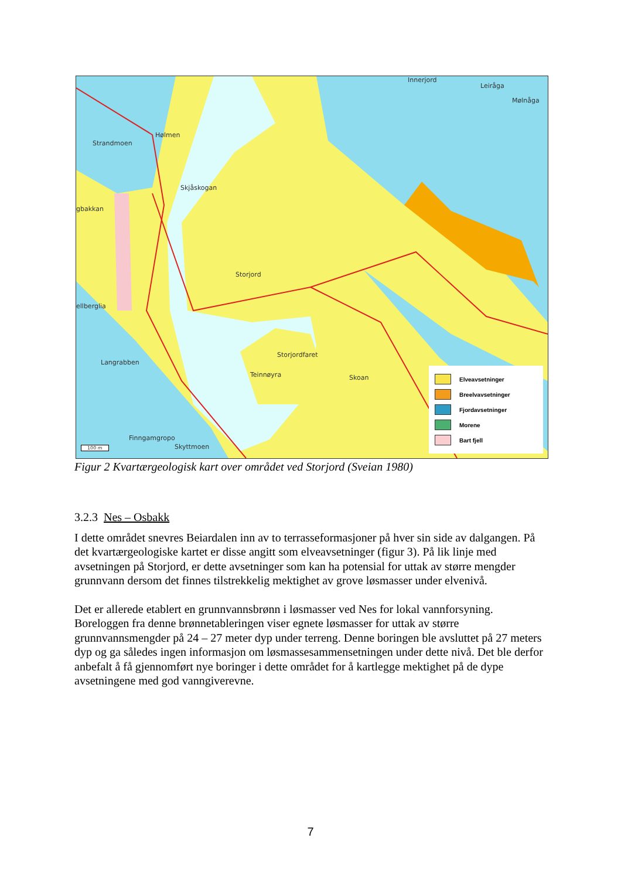Strandmoen
Hølmen
Skjåskogan
gbakkan
Storjord
ellberglia
Langrabben
Storjordfaret
Teinnøyra Skoan
Finngamgropo
Skyttmoen
Innerjord
Leiråga
Mølnåga
100 m
Elveavsetninger
Breelvavsetninger
Fjordavsetninger
Morene
Bart fjell
Figur 2 Kvartærgeologisk kart over området ved Storjord (Sveian 1980)
3.2.3 Nes – Osbakk
I dette området snevres Beiardalen inn av to terrasseformasjoner på hver sin side av dalgangen. På det kvartærgeologiske kartet er disse angitt som elveavsetninger (figur 3). På lik linje med avsetningen på Storjord, er dette avsetninger som kan ha potensial for uttak av større mengder grunnvann dersom det finnes tilstrekkelig mektighet av grove løsmasser under elvenivå.
Det er allerede etablert en grunnvannsbrønn i løsmasser ved Nes for lokal vannforsyning. Boreloggen fra denne brønnetableringen viser egnete løsmasser for uttak av større grunnvannsmengder på 24 – 27 meter dyp under terreng. Denne boringen ble avsluttet på 27 meters dyp og ga således ingen informasjon om løsmassesammensetningen under dette nivå. Det ble derfor anbefalt å få gjennomført nye boringer i dette området for å kartlegge mektighet på de dype avsetningene med god vanngiverevne.
7